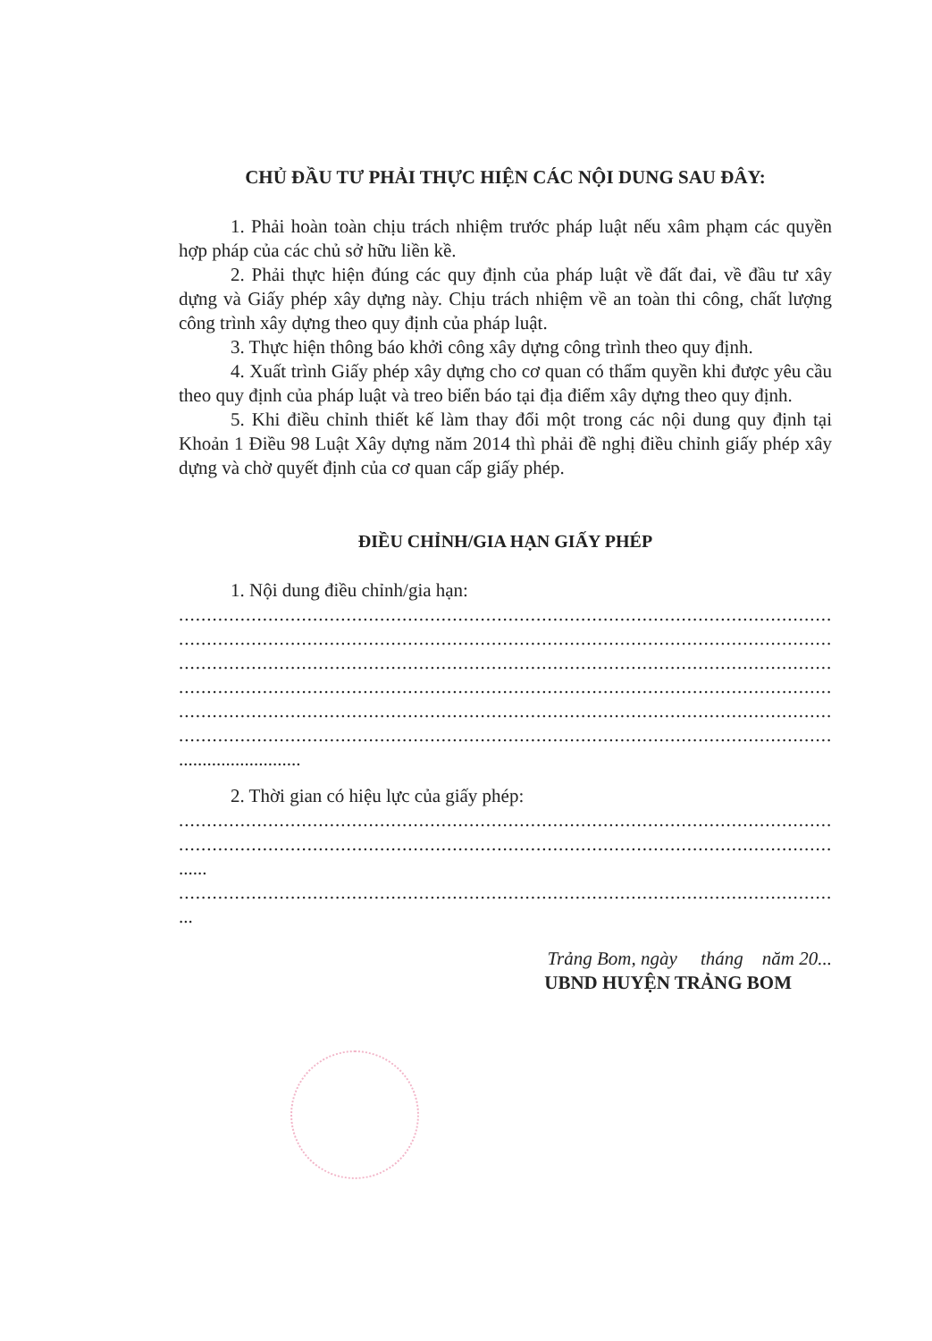CHỦ ĐẦU TƯ PHẢI THỰC HIỆN CÁC NỘI DUNG SAU ĐÂY:
1. Phải hoàn toàn chịu trách nhiệm trước pháp luật nếu xâm phạm các quyền hợp pháp của các chủ sở hữu liền kề.
2. Phải thực hiện đúng các quy định của pháp luật về đất đai, về đầu tư xây dựng và Giấy phép xây dựng này. Chịu trách nhiệm về an toàn thi công, chất lượng công trình xây dựng theo quy định của pháp luật.
3. Thực hiện thông báo khởi công xây dựng công trình theo quy định.
4. Xuất trình Giấy phép xây dựng cho cơ quan có thẩm quyền khi được yêu cầu theo quy định của pháp luật và treo biển báo tại địa điểm xây dựng theo quy định.
5. Khi điều chỉnh thiết kế làm thay đổi một trong các nội dung quy định tại Khoản 1 Điều 98 Luật Xây dựng năm 2014 thì phải đề nghị điều chỉnh giấy phép xây dựng và chờ quyết định của cơ quan cấp giấy phép.
ĐIỀU CHỈNH/GIA HẠN GIẤY PHÉP
1. Nội dung điều chỉnh/gia hạn:
..............................................................................................................................
..............................................................................................................................
..............................................................................................................................
..............................................................................................................................
..............................................................................................................................
..............................................................................................................................
..........................
2. Thời gian có hiệu lực của giấy phép:
..............................................................................................................................
..............................................................................................................................
......
..............................................................................................................................
...
Trảng Bom, ngày tháng năm 20...
UBND HUYỆN TRẢNG BOM